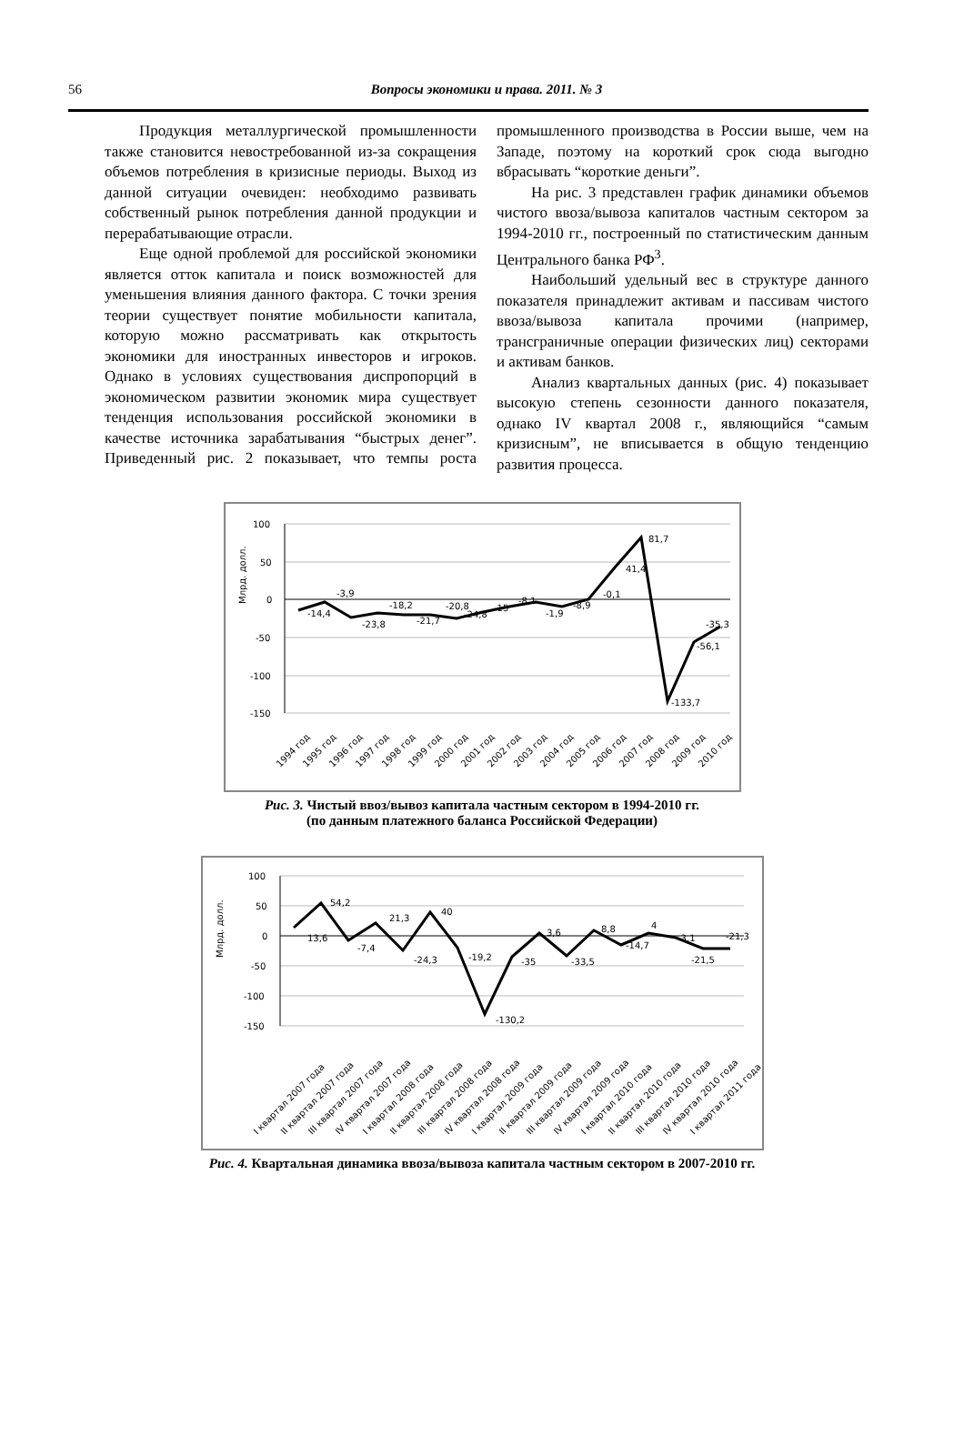56
Вопросы экономики и права. 2011. № 3
Продукция металлургической промышленности также становится невостребованной из-за сокращения объемов потребления в кризисные периоды. Выход из данной ситуации очевиден: необходимо развивать собственный рынок потребления данной продукции и перерабатывающие отрасли.
Еще одной проблемой для российской экономики является отток капитала и поиск возможностей для уменьшения влияния данного фактора. С точки зрения теории существует понятие мобильности капитала, которую можно рассматривать как открытость экономики для иностранных инвесторов и игроков. Однако в условиях существования диспропорций в экономическом развитии экономик мира существует тенденция использования российской экономики в качестве источника зарабатывания “быстрых денег”. Приведенный рис. 2 показывает, что темпы роста промышленного производства в России выше, чем на Западе, поэтому на короткий срок сюда выгодно вбрасывать “короткие деньги”.
На рис. 3 представлен график динамики объемов чистого ввоза/вывоза капиталов частным сектором за 1994-2010 гг., построенный по статистическим данным Центрального банка РФ<sup>3</sup>.
Наибольший удельный вес в структуре данного показателя принадлежит активам и пассивам чистого ввоза/вывоза капитала прочими (например, трансграничные операции физических лиц) секторами и активам банков.
Анализ квартальных данных (рис. 4) показывает высокую степень сезонности данного показателя, однако IV квартал 2008 г., являющийся “самым кризисным”, не вписывается в общую тенденцию развития процесса.
Млрд. долл.
100
50
0
-50
-100
-150
-14,4
-3,9
-23,8
-18,2
-21,7
-20,8
-24,8
-15
-8,1
-1,9
-8,9
-0,1
41,4
81,7
-133,7
-56,1
-35,3
1994 год
1995 год
1996 год
1997 год
1998 год
1999 год
2000 год
2001 год
2002 год
2003 год
2004 год
2005 год
2006 год
2007 год
2008 год
2009 год
2010 год
Рис. 3. Чистый ввоз/вывоз капитала частным сектором в 1994-2010 гг.
(по данным платежного баланса Российской Федерации)
Млрд. долл.
100
50
0
-50
-100
-150
13,6
54,2
-7,4
21,3
-24,3
40
-19,2
-130,2
-35
3,6
-33,5
8,8
-14,7
4
-3,1
-21,5
-21,3
I квартал 2007 года
II квартал 2007 года
III квартал 2007 года
IV квартал 2007 года
I квартал 2008 года
II квартал 2008 года
III квартал 2008 года
IV квартал 2008 года
I квартал 2009 года
II квартал 2009 года
III квартал 2009 года
IV квартал 2009 года
I квартал 2010 года
II квартал 2010 года
III квартал 2010 года
IV квартал 2010 года
I квартал 2011 года
Рис. 4. Квартальная динамика ввоза/вывоза капитала частным сектором в 2007-2010 гг.